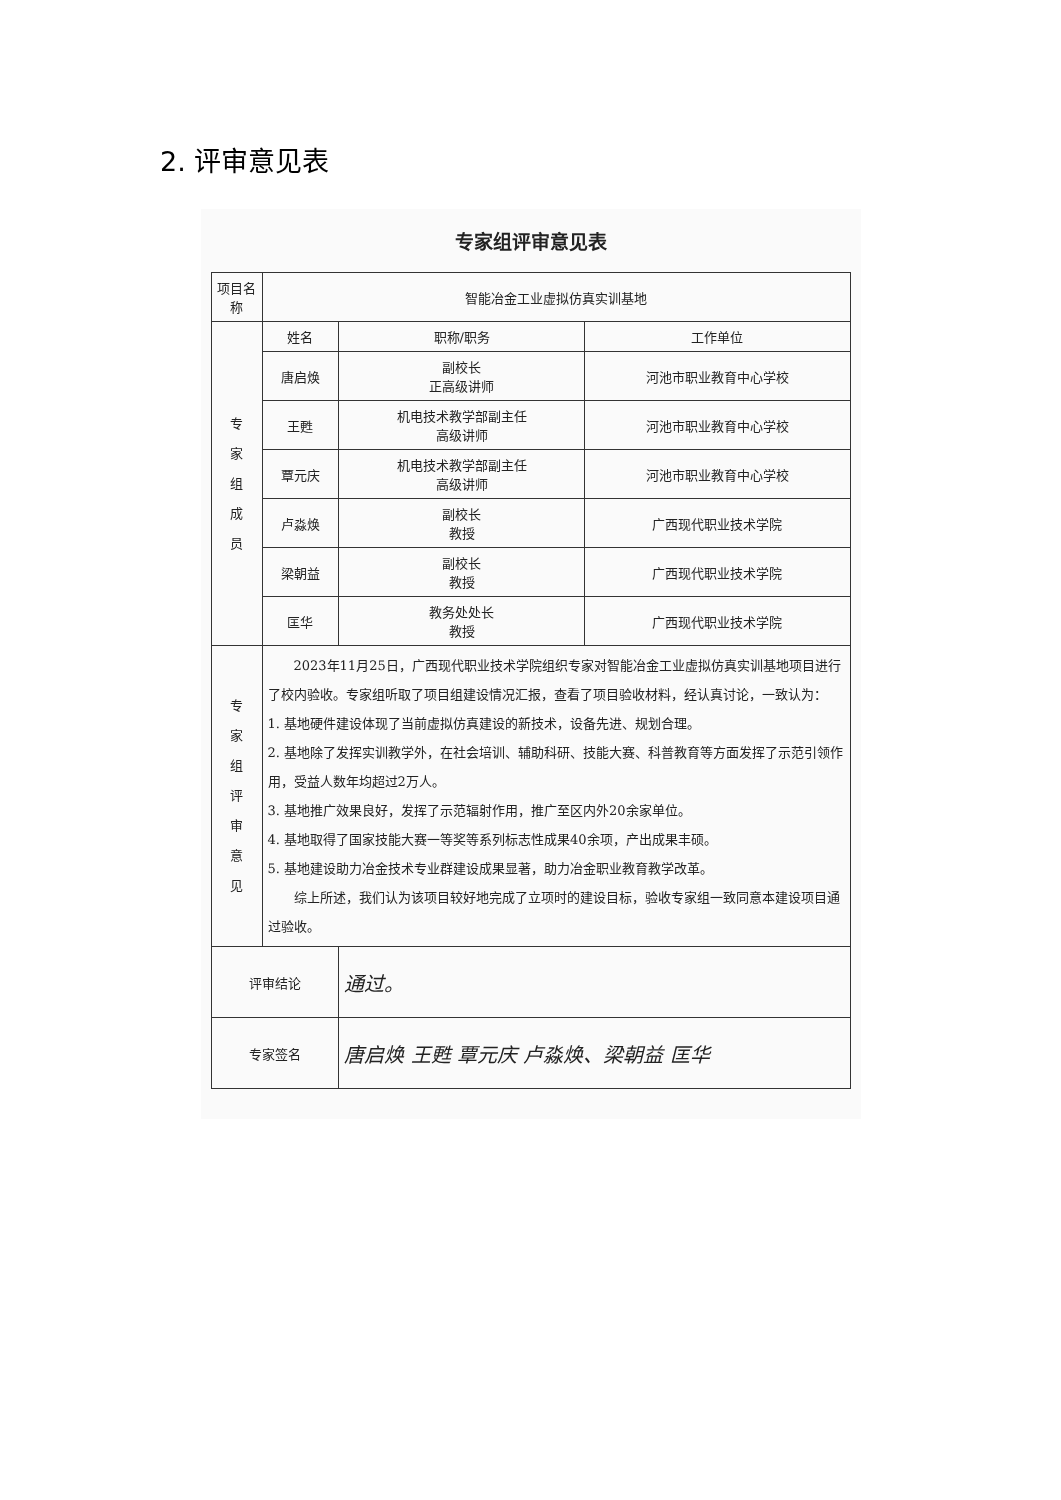2. 评审意见表
专家组评审意见表
| 项目名称 | 智能冶金工业虚拟仿真实训基地 | | |
| 专 家 组 成 员 | 姓名 | 职称/职务 | 工作单位 |
| | 唐启焕 | 副校长 正高级讲师 | 河池市职业教育中心学校 |
| | 王甦 | 机电技术教学部副主任 高级讲师 | 河池市职业教育中心学校 |
| | 覃元庆 | 机电技术教学部副主任 高级讲师 | 河池市职业教育中心学校 |
| | 卢淼焕 | 副校长 教授 | 广西现代职业技术学院 |
| | 梁朝益 | 副校长 教授 | 广西现代职业技术学院 |
| | 匡华 | 教务处处长 教授 | 广西现代职业技术学院 |
| 专 家 组 评 审 意 见 | 2023年11月25日，广西现代职业技术学院组织专家对智能冶金工业虚拟仿真实训基地项目进行了校内验收。专家组听取了项目组建设情况汇报，查看了项目验收材料，经认真讨论，一致认为： 1. 基地硬件建设体现了当前虚拟仿真建设的新技术，设备先进、规划合理。 2. 基地除了发挥实训教学外，在社会培训、辅助科研、技能大赛、科普教育等方面发挥了示范引领作用，受益人数年均超过2万人。 3. 基地推广效果良好，发挥了示范辐射作用，推广至区内外20余家单位。 4. 基地取得了国家技能大赛一等奖等系列标志性成果40余项，产出成果丰硕。 5. 基地建设助力冶金技术专业群建设成果显著，助力冶金职业教育教学改革。 综上所述，我们认为该项目较好地完成了立项时的建设目标，验收专家组一致同意本建设项目通过验收。 | | |
| 评审结论 | | 通过。 | |
| 专家签名 | | 唐启焕 王甦 覃元庆 卢淼焕、梁朝益 匡华 | |